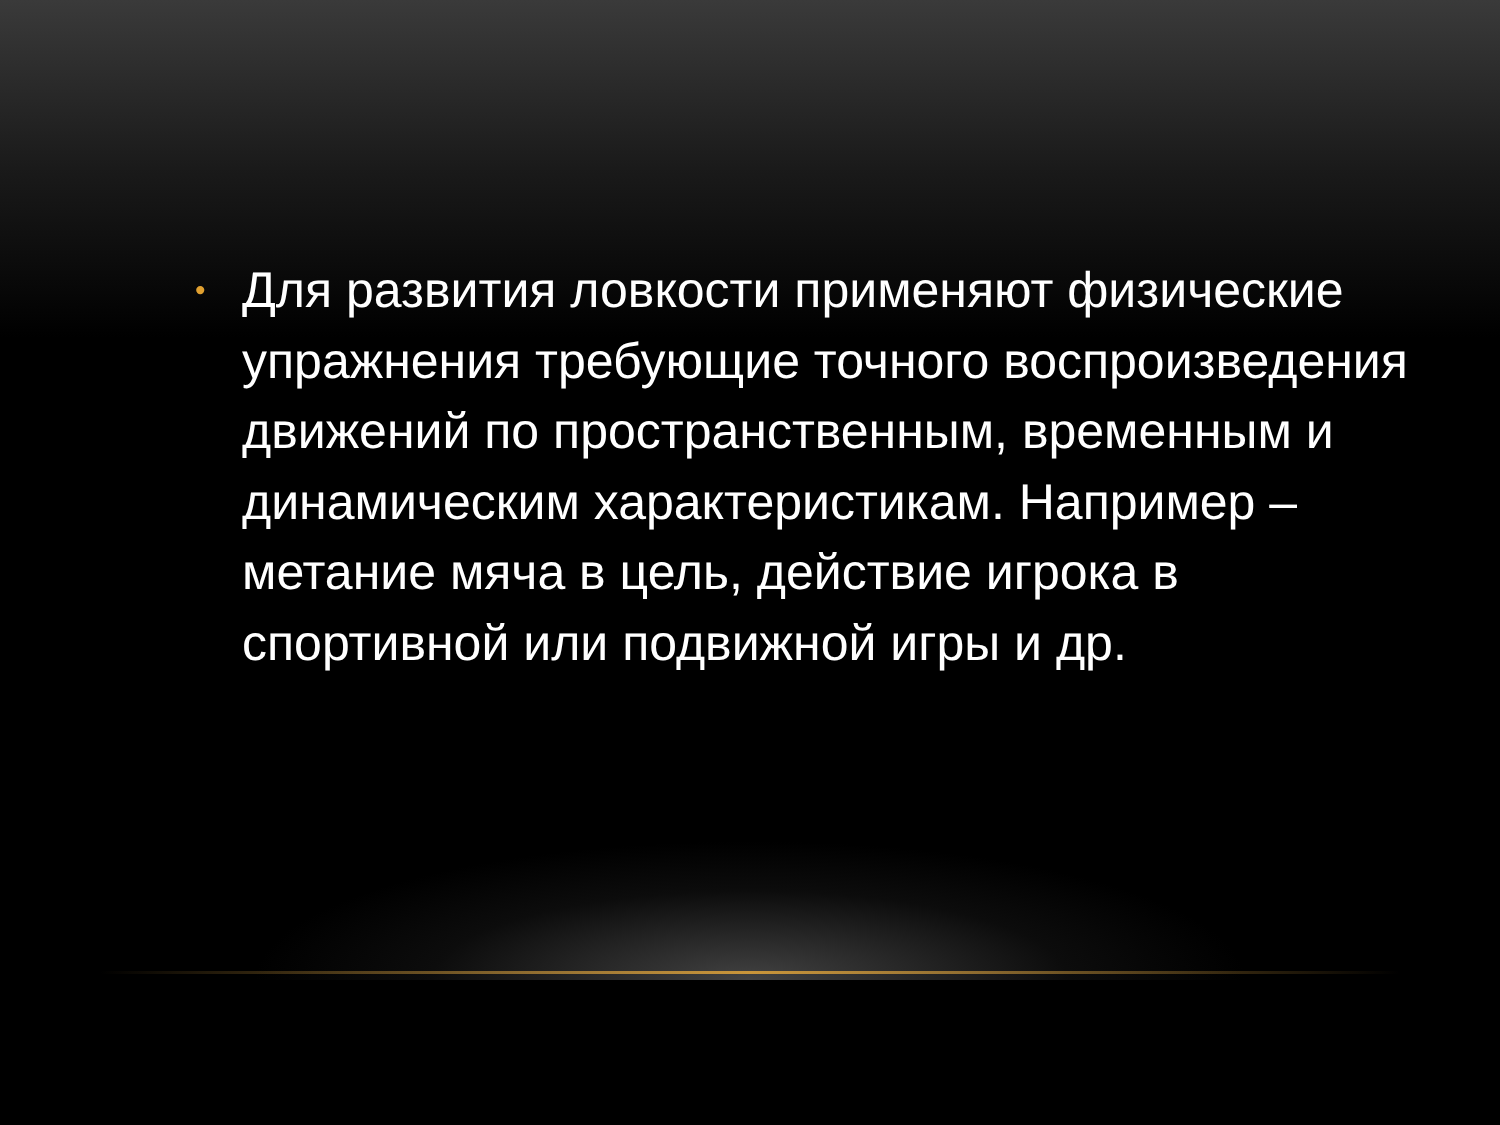• Для развития ловкости применяют физические упражнения требующие точного воспроизведения движений по пространственным, временным и динамическим характеристикам. Например – метание мяча в цель, действие игрока в спортивной или подвижной игры и др.